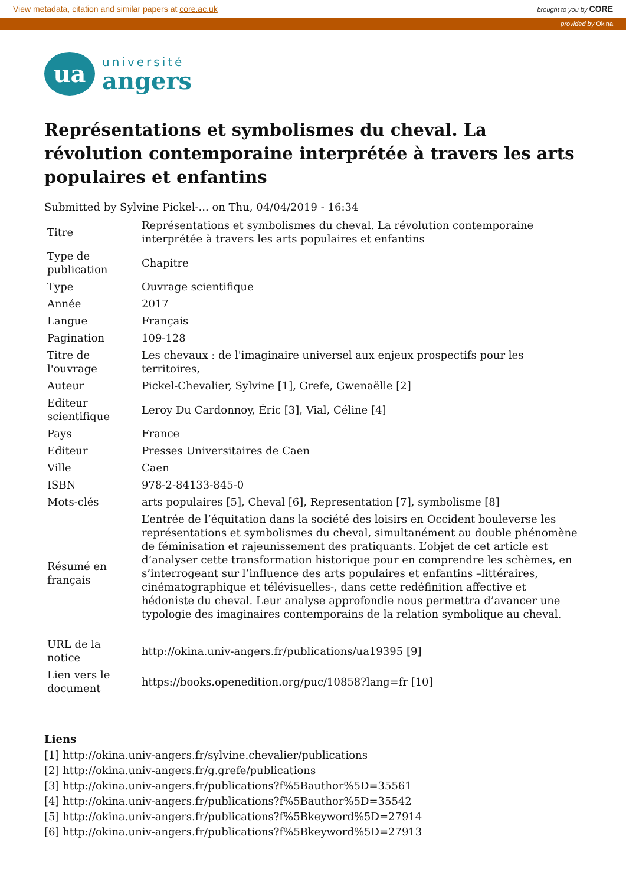View metadata, citation and similar papers at core.ac.uk brought to you by CORE
provided by Okina
ua
université
angers
Représentations et symbolismes du cheval. La révolution contemporaine interprétée à travers les arts populaires et enfantins
Submitted by Sylvine Pickel-... on Thu, 04/04/2019 - 16:34
| Titre | Représentations et symbolismes du cheval. La révolution contemporaine interprétée à travers les arts populaires et enfantins |
| Type de publication | Chapitre |
| Type | Ouvrage scientifique |
| Année | 2017 |
| Langue | Français |
| Pagination | 109-128 |
| Titre de l'ouvrage | Les chevaux : de l'imaginaire universel aux enjeux prospectifs pour les territoires, |
| Auteur | Pickel-Chevalier, Sylvine [1], Grefe, Gwenaëlle [2] |
| Editeur scientifique | Leroy Du Cardonnoy, Éric [3], Vial, Céline [4] |
| Pays | France |
| Editeur | Presses Universitaires de Caen |
| Ville | Caen |
| ISBN | 978-2-84133-845-0 |
| Mots-clés | arts populaires [5], Cheval [6], Representation [7], symbolisme [8] |
| Résumé en français | L’entrée de l’équitation dans la société des loisirs en Occident bouleverse les représentations et symbolismes du cheval, simultanément au double phénomène de féminisation et rajeunissement des pratiquants. L’objet de cet article est d’analyser cette transformation historique pour en comprendre les schèmes, en s’interrogeant sur l’influence des arts populaires et enfantins –littéraires, cinématographique et télévisuelles-, dans cette redéfinition affective et hédoniste du cheval. Leur analyse approfondie nous permettra d’avancer une typologie des imaginaires contemporains de la relation symbolique au cheval. |
| URL de la notice | http://okina.univ-angers.fr/publications/ua19395 [9] |
| Lien vers le document | https://books.openedition.org/puc/10858?lang=fr [10] |
Liens
[1] http://okina.univ-angers.fr/sylvine.chevalier/publications
[2] http://okina.univ-angers.fr/g.grefe/publications
[3] http://okina.univ-angers.fr/publications?f%5Bauthor%5D=35561
[4] http://okina.univ-angers.fr/publications?f%5Bauthor%5D=35542
[5] http://okina.univ-angers.fr/publications?f%5Bkeyword%5D=27914
[6] http://okina.univ-angers.fr/publications?f%5Bkeyword%5D=27913